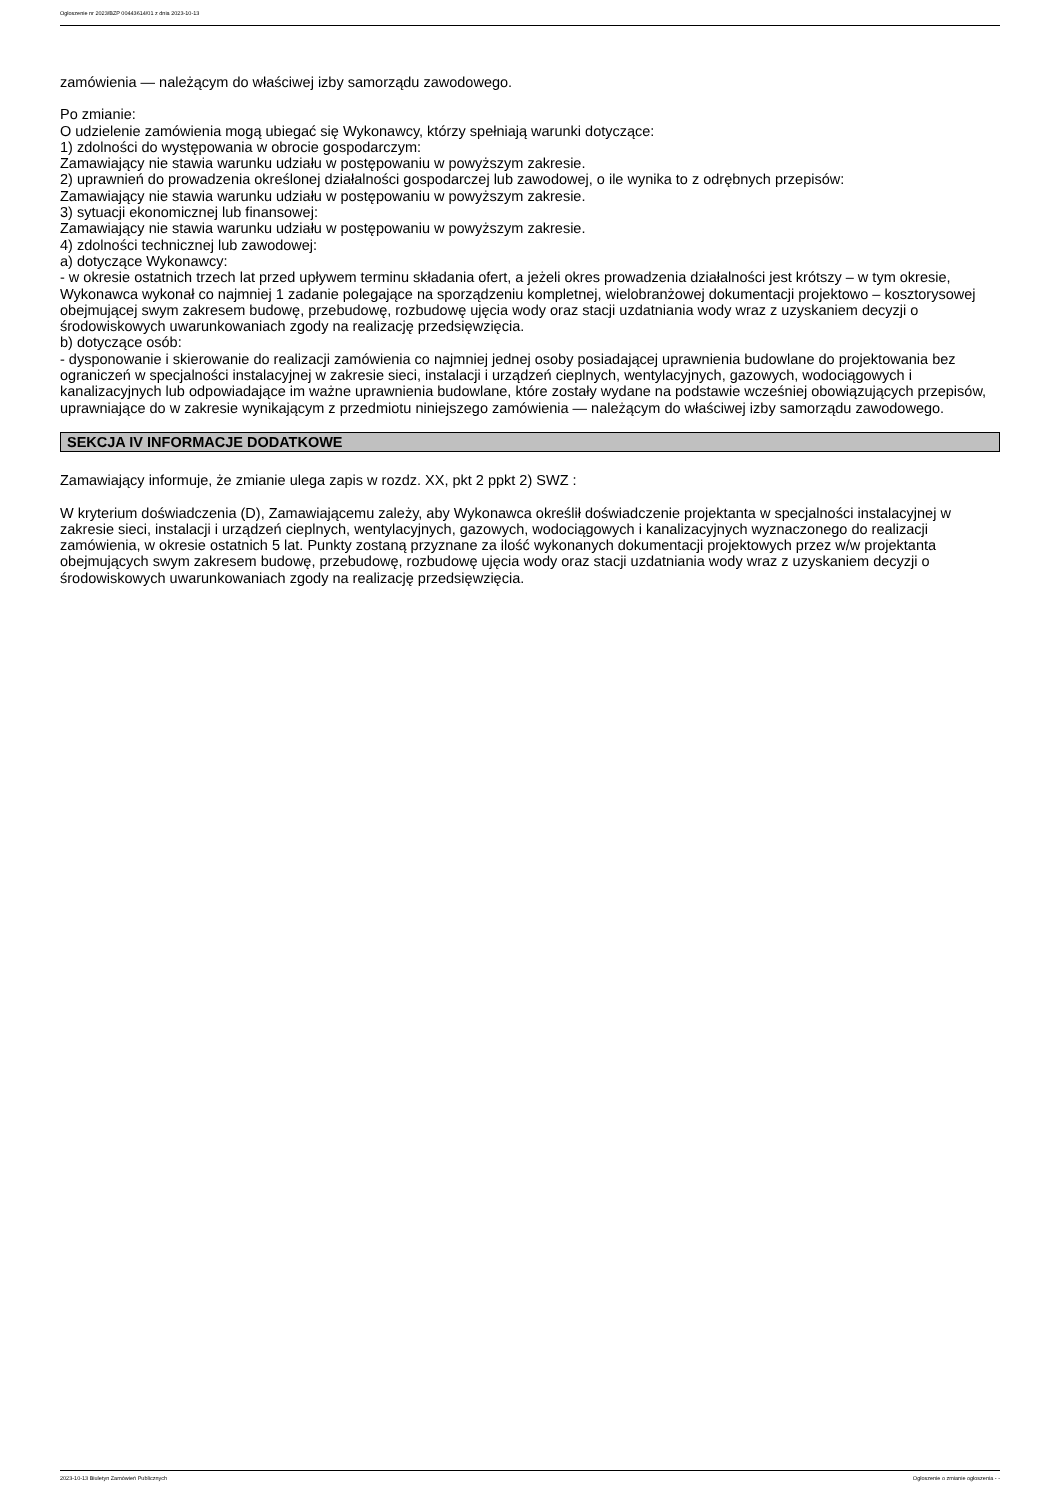Ogłoszenie nr 2023/BZP 00443614/01 z dnia 2023-10-13
zamówienia — należącym do właściwej izby samorządu zawodowego.
Po zmianie:
O udzielenie zamówienia mogą ubiegać się Wykonawcy, którzy spełniają warunki dotyczące:
1) zdolności do występowania w obrocie gospodarczym:
Zamawiający nie stawia warunku udziału w postępowaniu w powyższym zakresie.
2) uprawnień do prowadzenia określonej działalności gospodarczej lub zawodowej, o ile wynika to z odrębnych przepisów:
Zamawiający nie stawia warunku udziału w postępowaniu w powyższym zakresie.
3) sytuacji ekonomicznej lub finansowej:
Zamawiający nie stawia warunku udziału w postępowaniu w powyższym zakresie.
4) zdolności technicznej lub zawodowej:
a) dotyczące Wykonawcy:
- w okresie ostatnich trzech lat przed upływem terminu składania ofert, a jeżeli okres prowadzenia działalności jest krótszy – w tym okresie, Wykonawca wykonał co najmniej 1 zadanie polegające na sporządzeniu kompletnej, wielobranżowej dokumentacji projektowo – kosztorysowej obejmującej swym zakresem budowę, przebudowę, rozbudowę ujęcia wody oraz stacji uzdatniania wody wraz z uzyskaniem decyzji o środowiskowych uwarunkowaniach zgody na realizację przedsięwzięcia.
b) dotyczące osób:
- dysponowanie i skierowanie do realizacji zamówienia co najmniej jednej osoby posiadającej uprawnienia budowlane do projektowania bez ograniczeń w specjalności instalacyjnej w zakresie sieci, instalacji i urządzeń cieplnych, wentylacyjnych, gazowych, wodociągowych i kanalizacyjnych lub odpowiadające im ważne uprawnienia budowlane, które zostały wydane na podstawie wcześniej obowiązujących przepisów, uprawniające do w zakresie wynikającym z przedmiotu niniejszego zamówienia — należącym do właściwej izby samorządu zawodowego.
SEKCJA IV INFORMACJE DODATKOWE
Zamawiający informuje, że zmianie ulega zapis w rozdz. XX, pkt 2 ppkt 2) SWZ :
W kryterium doświadczenia (D), Zamawiającemu zależy, aby Wykonawca określił doświadczenie projektanta w specjalności instalacyjnej w zakresie sieci, instalacji i urządzeń cieplnych, wentylacyjnych, gazowych, wodociągowych i kanalizacyjnych wyznaczonego do realizacji zamówienia, w okresie ostatnich 5 lat. Punkty zostaną przyznane za ilość wykonanych dokumentacji projektowych przez w/w projektanta obejmujących swym zakresem budowę, przebudowę, rozbudowę ujęcia wody oraz stacji uzdatniania wody wraz z uzyskaniem decyzji o środowiskowych uwarunkowaniach zgody na realizację przedsięwzięcia.
2023-10-13 Biuletyn Zamówień Publicznych Ogłoszenie o zmianie ogłoszenia - -